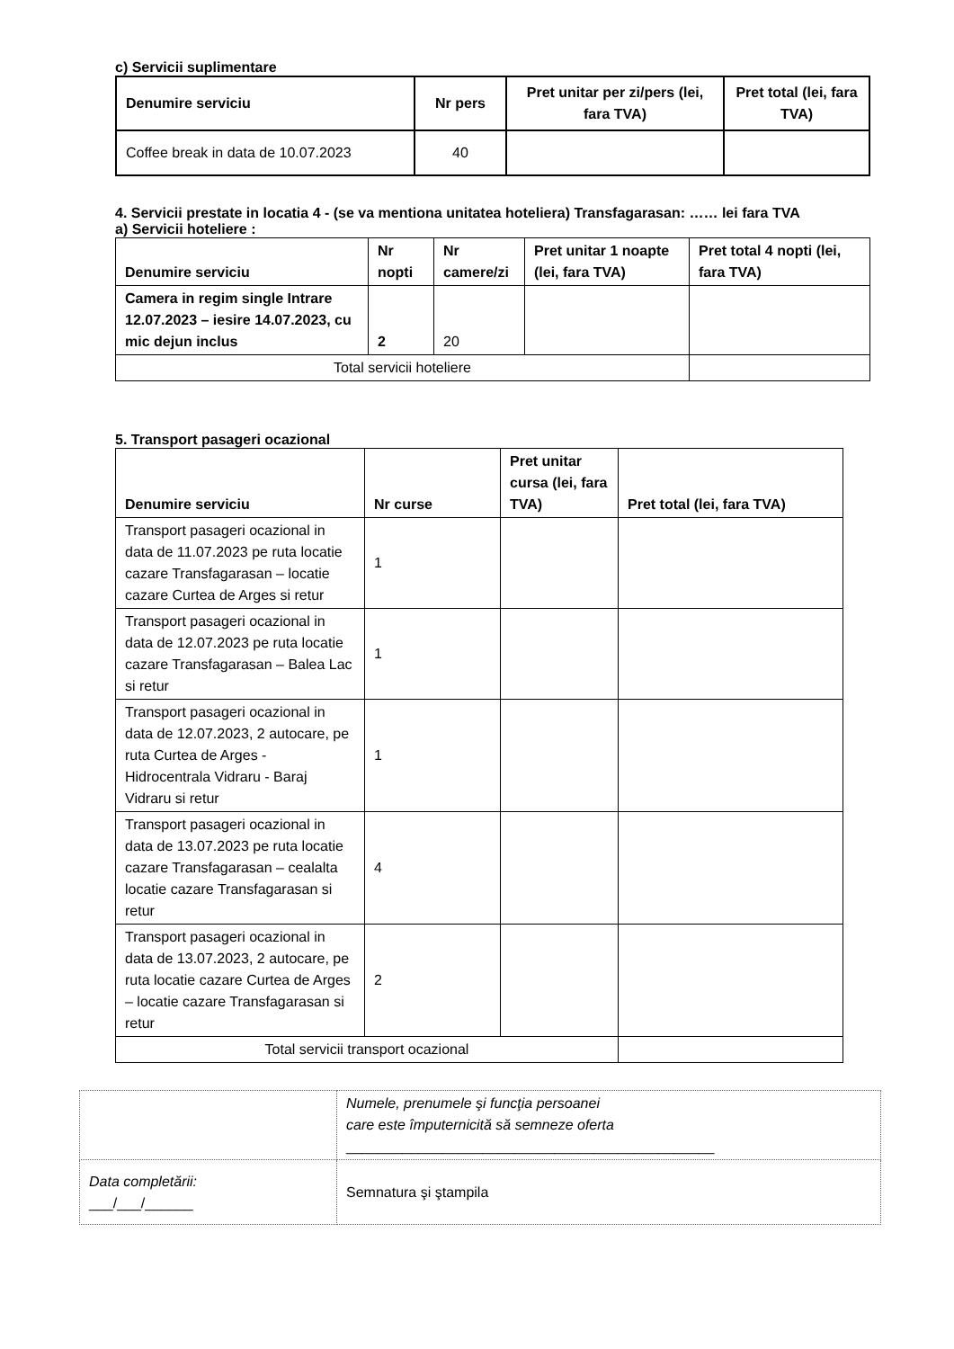c) Servicii suplimentare
| Denumire serviciu | Nr pers | Pret unitar per zi/pers (lei, fara TVA) | Pret total (lei, fara TVA) |
| --- | --- | --- | --- |
| Coffee break in data de 10.07.2023 | 40 | | |
4. Servicii prestate in locatia 4 - (se va mentiona unitatea hoteliera) Transfagarasan: …… lei fara TVA
a) Servicii hoteliere :
| Denumire serviciu | Nr nopti | Nr camere/zi | Pret unitar 1 noapte (lei, fara TVA) | Pret total 4 nopti (lei, fara TVA) |
| --- | --- | --- | --- | --- |
| Camera in regim single Intrare 12.07.2023 – iesire 14.07.2023, cu mic dejun inclus | 2 | 20 | | |
| Total servicii hoteliere | | | | |
5. Transport pasageri ocazional
| Denumire serviciu | Nr curse | Pret unitar cursa (lei, fara TVA) | Pret total (lei, fara TVA) |
| --- | --- | --- | --- |
| Transport pasageri ocazional in data de 11.07.2023 pe ruta locatie cazare Transfagarasan – locatie cazare Curtea de Arges si retur | 1 | | |
| Transport pasageri ocazional in data de 12.07.2023 pe ruta locatie cazare Transfagarasan – Balea Lac si retur | 1 | | |
| Transport pasageri ocazional in data de 12.07.2023, 2 autocare, pe ruta Curtea de Arges - Hidrocentrala Vidraru - Baraj Vidraru si retur | 1 | | |
| Transport pasageri ocazional in data de 13.07.2023 pe ruta locatie cazare Transfagarasan – cealalta locatie cazare Transfagarasan si retur | 4 | | |
| Transport pasageri ocazional in data de 13.07.2023, 2 autocare, pe ruta locatie cazare Curtea de Arges – locatie cazare Transfagarasan si retur | 2 | | |
| Total servicii transport ocazional | | | |
| | Numele, prenumele şi funcţia persoanei care este împuternicită să semneze oferta ______________________________________________ |
| Data completării: ___/___/______ | Semnatura şi ştampila |